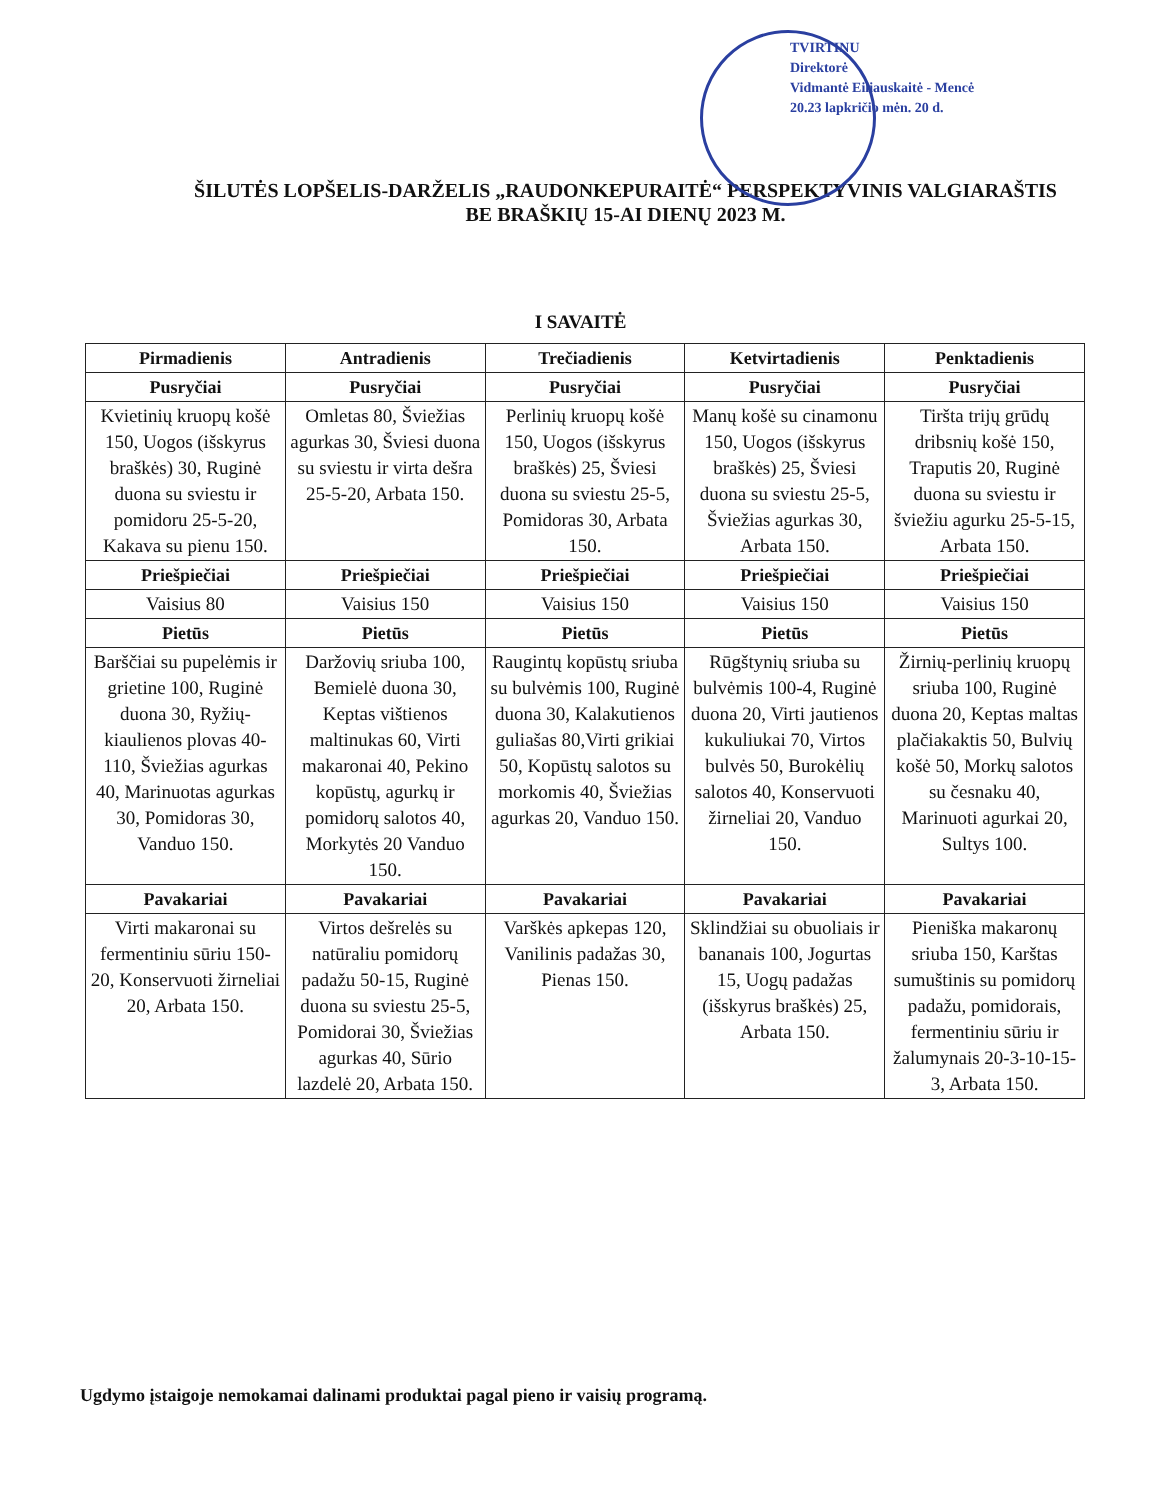TVIRTINU
Direktorė
Vidmantė Eiliauskaitė - Mencė
20.23 lapkričio mėn. 20 d.
ŠILUTĖS LOPŠELIS-DARŽELIS „RAUDONKEPURAITĖ“ PERSPEKTYVINIS VALGIARAŠTIS
BE BRAŠKIŲ 15-AI DIENŲ 2023 M.
I SAVAITĖ
| Pirmadienis | Antradienis | Trečiadienis | Ketvirtadienis | Penktadienis |
| --- | --- | --- | --- | --- |
| Pusryčiai | Pusryčiai | Pusryčiai | Pusryčiai | Pusryčiai |
| Kvietinių kruopų košė 150, Uogos (išskyrus braškės) 30, Ruginė duona su sviestu ir pomidoru 25-5-20, Kakava su pienu 150. | Omletas 80, Šviežias agurkas 30, Šviesi duona su sviestu ir virta dešra 25-5-20, Arbata 150. | Perlinių kruopų košė 150, Uogos (išskyrus braškės) 25, Šviesi duona su sviestu 25-5, Pomidoras 30, Arbata 150. | Manų košė su cinamonu 150, Uogos (išskyrus braškės) 25, Šviesi duona su sviestu 25-5, Šviežias agurkas 30, Arbata 150. | Tiršta trijų grūdų dribsnių košė 150, Traputis 20, Ruginė duona su sviestu ir šviežiu agurku 25-5-15, Arbata 150. |
| Priešpiečiai | Priešpiečiai | Priešpiečiai | Priešpiečiai | Priešpiečiai |
| Vaisius 80 | Vaisius 150 | Vaisius 150 | Vaisius 150 | Vaisius 150 |
| Pietūs | Pietūs | Pietūs | Pietūs | Pietūs |
| Barščiai su pupelėmis ir grietine 100, Ruginė duona 30, Ryžių-kiaulienos plovas 40-110, Šviežias agurkas 40, Marinuotas agurkas 30, Pomidoras 30, Vanduo 150. | Daržovių sriuba 100, Bemielė duona 30, Keptas vištienos maltinukas 60, Virti makaronai 40, Pekino kopūstų, agurkų ir pomidorų salotos 40, Morkytės 20 Vanduo 150. | Raugintų kopūstų sriuba su bulvėmis 100, Ruginė duona 30, Kalakutienos guliašas 80,Virti grikiai 50, Kopūstų salotos su morkomis 40, Šviežias agurkas 20, Vanduo 150. | Rūgštynių sriuba su bulvėmis 100-4, Ruginė duona 20, Virti jautienos kukuliukai 70, Virtos bulvės 50, Burokėlių salotos 40, Konservuoti žirneliai 20, Vanduo 150. | Žirnių-perlinių kruopų sriuba 100, Ruginė duona 20, Keptas maltas plačiakaktis 50, Bulvių košė 50, Morkų salotos su česnaku 40, Marinuoti agurkai 20, Sultys 100. |
| Pavakariai | Pavakariai | Pavakariai | Pavakariai | Pavakariai |
| Virti makaronai su fermentiniu sūriu 150-20, Konservuoti žirneliai 20, Arbata 150. | Virtos dešrelės su natūraliu pomidorų padažu 50-15, Ruginė duona su sviestu 25-5, Pomidorai 30, Šviežias agurkas 40, Sūrio lazdelė 20, Arbata 150. | Varškės apkepas 120, Vanilinis padažas 30, Pienas 150. | Sklindžiai su obuoliais ir bananais 100, Jogurtas 15, Uogų padažas (išskyrus braškės) 25, Arbata 150. | Pieniška makaronų sriuba 150, Karštas sumuštinis su pomidorų padažu, pomidorais, fermentiniu sūriu ir žalumynais 20-3-10-15-3, Arbata 150. |
Ugdymo įstaigoje nemokamai dalinami produktai pagal pieno ir vaisių programą.